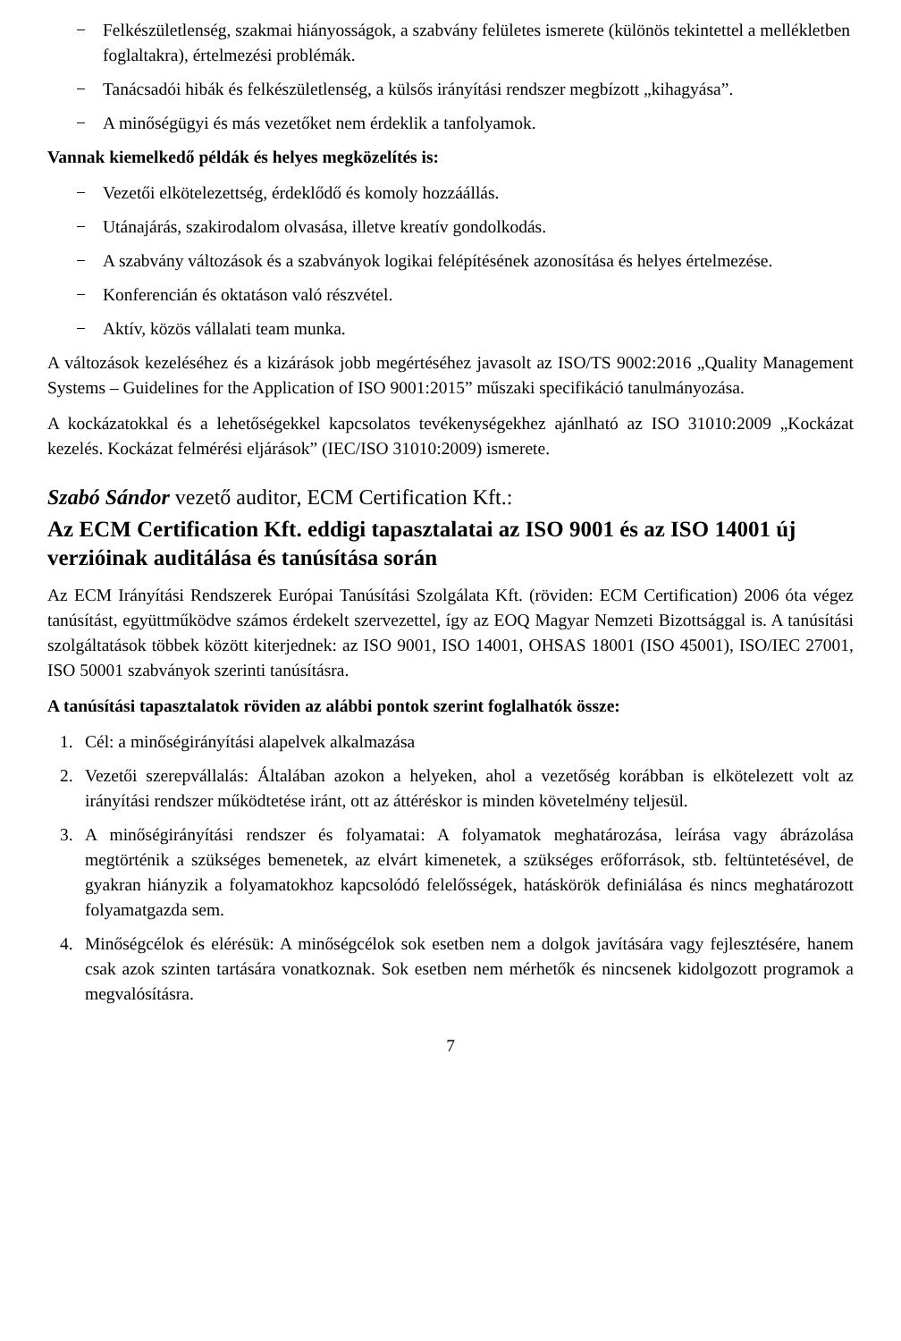− Felkészületlenség, szakmai hiányosságok, a szabvány felületes ismerete (különös tekintettel a mellékletben foglaltakra), értelmezési problémák.
− Tanácsadói hibák és felkészületlenség, a külsős irányítási rendszer megbízott „kihagyása”.
− A minőségügyi és más vezetőket nem érdeklik a tanfolyamok.
Vannak kiemelkedő példák és helyes megközelítés is:
− Vezetői elkötelezettség, érdeklődő és komoly hozzáállás.
− Utánajárás, szakirodalom olvasása, illetve kreatív gondolkodás.
− A szabvány változások és a szabványok logikai felépítésének azonosítása és helyes értelmezése.
− Konferencián és oktatáson való részvétel.
− Aktív, közös vállalati team munka.
A változások kezeléséhez és a kizárások jobb megértéséhez javasolt az ISO/TS 9002:2016 „Quality Management Systems – Guidelines for the Application of ISO 9001:2015” műszaki specifikáció tanulmányozása.
A kockázatokkal és a lehetőségekkel kapcsolatos tevékenységekhez ajánlható az ISO 31010:2009 „Kockázat kezelés. Kockázat felmérési eljárások” (IEC/ISO 31010:2009) ismerete.
Szabó Sándor vezető auditor, ECM Certification Kft.:
Az ECM Certification Kft. eddigi tapasztalatai az ISO 9001 és az ISO 14001 új verzióinak auditálása és tanúsítása során
Az ECM Irányítási Rendszerek Európai Tanúsítási Szolgálata Kft. (röviden: ECM Certification) 2006 óta végez tanúsítást, együttműködve számos érdekelt szervezettel, így az EOQ Magyar Nemzeti Bizottsággal is. A tanúsítási szolgáltatások többek között kiterjednek: az ISO 9001, ISO 14001, OHSAS 18001 (ISO 45001), ISO/IEC 27001, ISO 50001 szabványok szerinti tanúsításra.
A tanúsítási tapasztalatok röviden az alábbi pontok szerint foglalhatók össze:
1. Cél: a minőségirányítási alapelvek alkalmazása
2. Vezetői szerepvállalás: Általában azokon a helyeken, ahol a vezetőség korábban is elkötelezett volt az irányítási rendszer működtetése iránt, ott az áttéréskor is minden követelmény teljesül.
3. A minőségirányítási rendszer és folyamatai: A folyamatok meghatározása, leírása vagy ábrázolása megtörténik a szükséges bemenetek, az elvárt kimenetek, a szükséges erőforrások, stb. feltüntetésével, de gyakran hiányzik a folyamatokhoz kapcsolódó felelősségek, hatáskörök definiálása és nincs meghatározott folyamatgazda sem.
4. Minőségcélok és elérésük: A minőségcélok sok esetben nem a dolgok javítására vagy fejlesztésére, hanem csak azok szinten tartására vonatkoznak. Sok esetben nem mérhetők és nincsenek kidolgozott programok a megvalósításra.
7